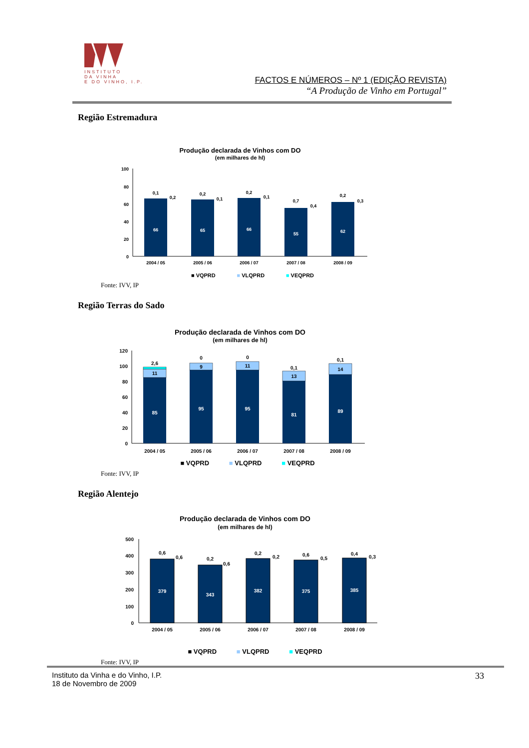INSTITUTO
DA VINHA
E DO VINHO, I.P.
FACTOS E NÚMEROS – Nº 1 (EDIÇÃO REVISTA)
“A Produção de Vinho em Portugal”
Região Estremadura
Produção declarada de Vinhos com DO
(em milhares de hl)
100
80
60
40
20
0
66
65
66
55
62
0,1
0,2
0,2
0,1
0,2
0,1
0,7
0,4
0,2
0,3
2004 / 05
2005 / 06
2006 / 07
2007 / 08
2008 / 09
■ VQPRD ■ VLQPRD ■ VEQPRD
Fonte: IVV, IP
Região Terras do Sado
Produção declarada de Vinhos com DO
(em milhares de hl)
120
100
80
60
40
20
0
85
95
95
81
89
11
9
11
13
14
2,6
0
0
0,1
0,1
2004 / 05
2005 / 06
2006 / 07
2007 / 08
2008 / 09
■ VQPRD ■ VLQPRD ■ VEQPRD
Fonte: IVV, IP
Região Alentejo
Produção declarada de Vinhos com DO
(em milhares de hl)
500
400
300
200
100
0
379
343
382
375
385
0,6
0,6
0,2
0,6
0,2
0,2
0,6
0,5
0,4
0,3
2004 / 05
2005 / 06
2006 / 07
2007 / 08
2008 / 09
■ VQPRD ■ VLQPRD ■ VEQPRD
Fonte: IVV, IP
33 Instituto da Vinha e do Vinho, I.P.
18 de Novembro de 2009